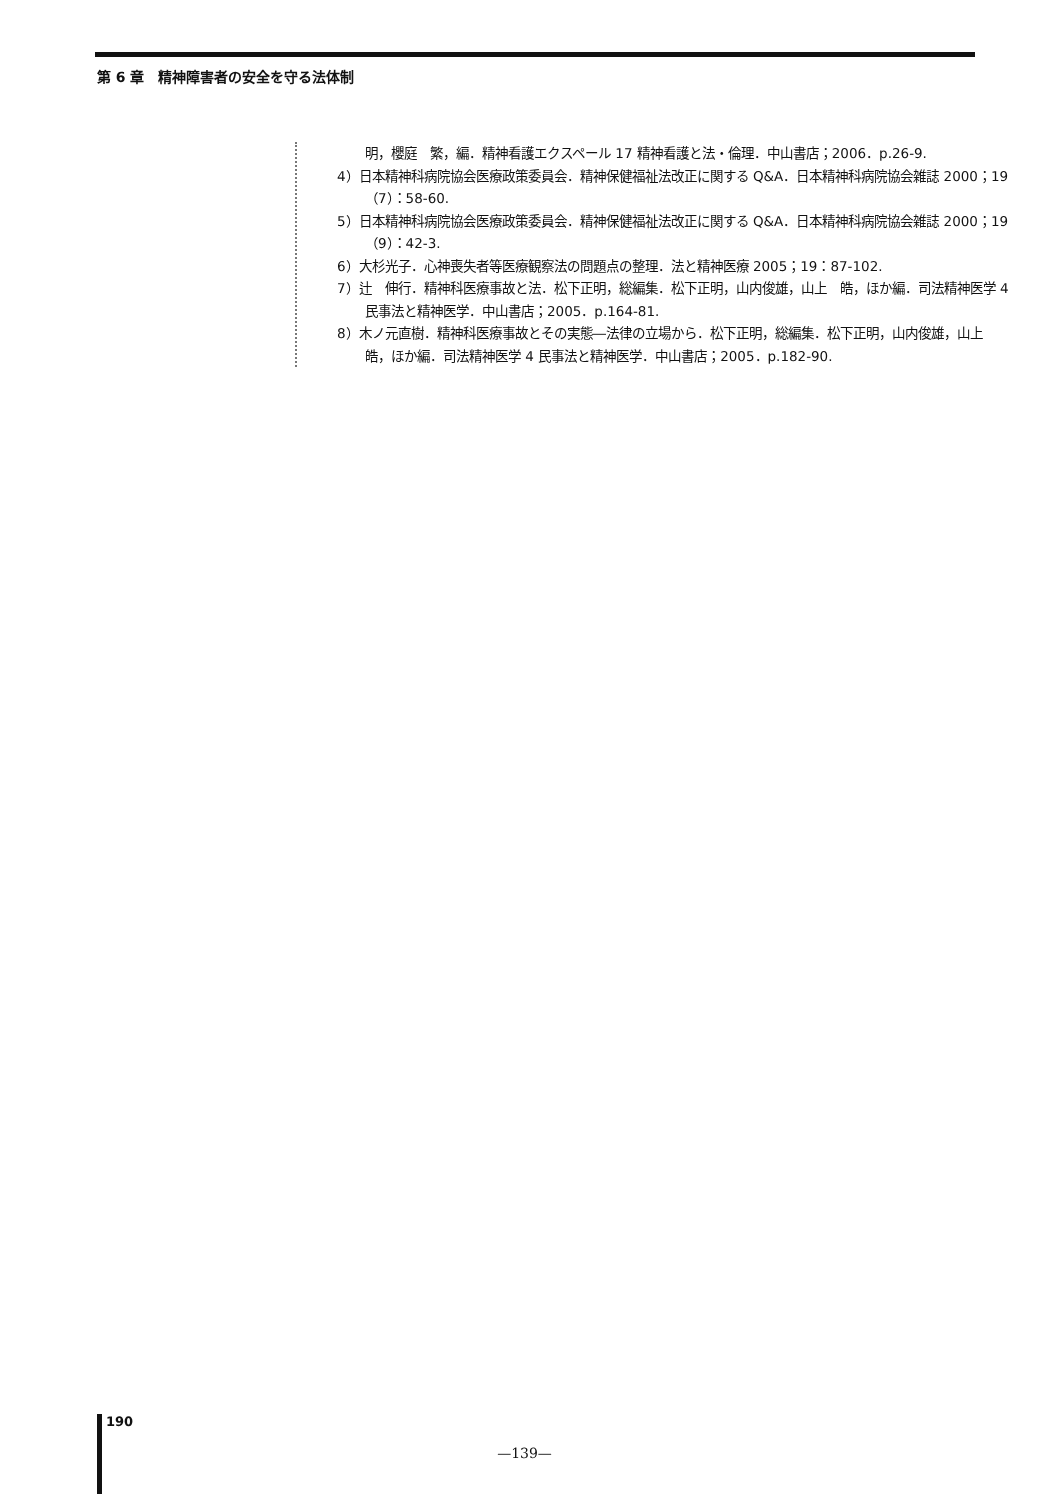第 6 章　精神障害者の安全を守る法体制
明，櫻庭　繁，編．精神看護エクスペール 17 精神看護と法・倫理．中山書店；2006．p.26-9.
4）日本精神科病院協会医療政策委員会．精神保健福祉法改正に関する Q&A．日本精神科病院協会雑誌 2000；19（7）：58-60.
5）日本精神科病院協会医療政策委員会．精神保健福祉法改正に関する Q&A．日本精神科病院協会雑誌 2000；19（9）：42-3.
6）大杉光子．心神喪失者等医療観察法の問題点の整理．法と精神医療 2005；19：87-102.
7）辻　伸行．精神科医療事故と法．松下正明，総編集．松下正明，山内俊雄，山上　皓，ほか編．司法精神医学 4 民事法と精神医学．中山書店；2005．p.164-81.
8）木ノ元直樹．精神科医療事故とその実態―法律の立場から．松下正明，総編集．松下正明，山内俊雄，山上　皓，ほか編．司法精神医学 4 民事法と精神医学．中山書店；2005．p.182-90.
190
—139—